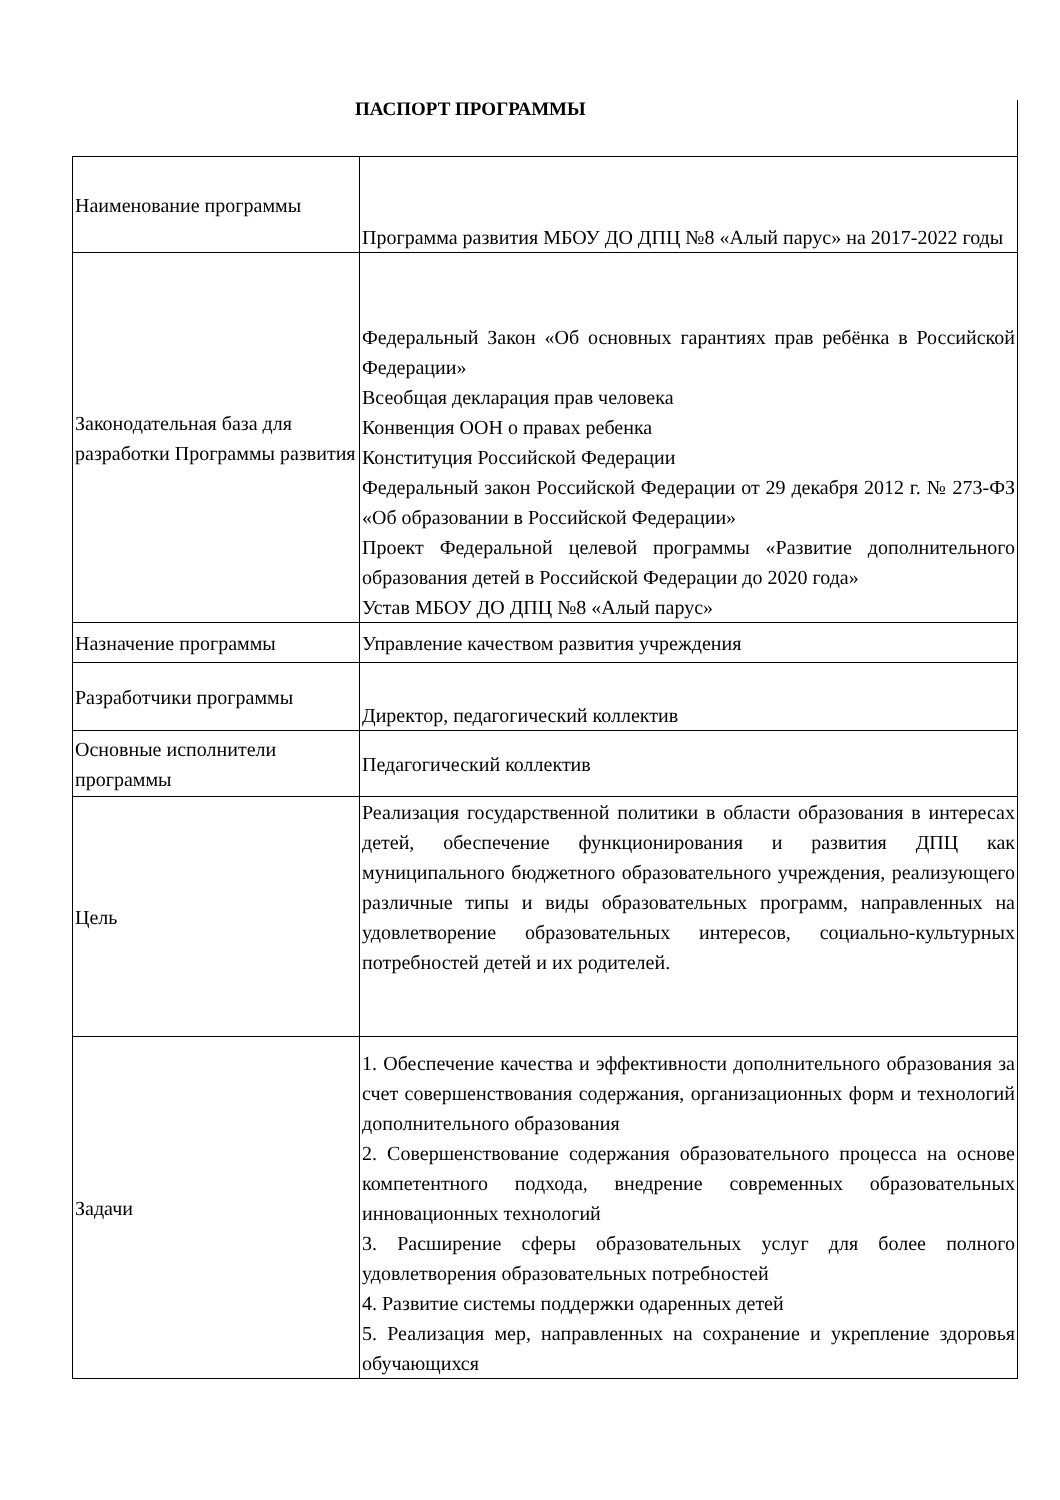ПАСПОРТ ПРОГРАММЫ
| Наименование программы | Программа развития МБОУ ДО ДПЦ №8 «Алый парус» на 2017-2022 годы |
| Законодательная база для разработки Программы развития | Федеральный Закон «Об основных гарантиях прав ребёнка в Российской Федерации» Всеобщая декларация прав человека Конвенция ООН о правах ребенка Конституция Российской Федерации Федеральный закон Российской Федерации от 29 декабря 2012 г. № 273-ФЗ «Об образовании в Российской Федерации» Проект Федеральной целевой программы «Развитие дополнительного образования детей в Российской Федерации до 2020 года» Устав МБОУ ДО ДПЦ №8 «Алый парус» |
| Назначение программы | Управление качеством развития учреждения |
| Разработчики программы | Директор, педагогический коллектив |
| Основные исполнители программы | Педагогический коллектив |
| Цель | Реализация государственной политики в области образования в интересах детей, обеспечение функционирования и развития ДПЦ как муниципального бюджетного образовательного учреждения, реализующего различные типы и виды образовательных программ, направленных на удовлетворение образовательных интересов, социально-культурных потребностей детей и их родителей. |
| Задачи | 1. Обеспечение качества и эффективности дополнительного образования за счет совершенствования содержания, организационных форм и технологий дополнительного образования 2. Совершенствование содержания образовательного процесса на основе компетентного подхода, внедрение современных образовательных инновационных технологий 3. Расширение сферы образовательных услуг для более полного удовлетворения образовательных потребностей 4. Развитие системы поддержки одаренных детей 5. Реализация мер, направленных на сохранение и укрепление здоровья обучающихся |